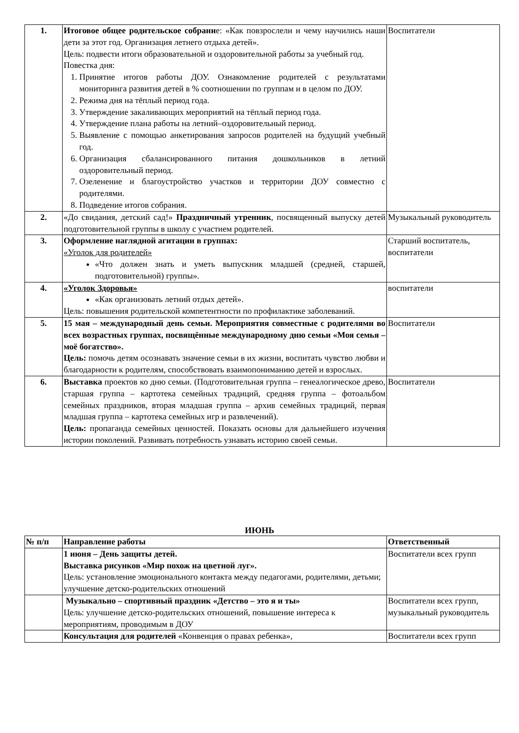| 1. | Итоговое общее родительское собрани е: «Как повзрослели и чему научились наши дети за этот год. Организация летнего отдыха детей». Цель: подвести итоги образовательной и оздоровительной работы за учебный год. Повестка дня: 1. Принятие итогов работы ДОУ. Ознакомление родителей с результатами мониторинга развития детей в % соотношении по группам и в целом по ДОУ. 2. Режима дня на тёплый период года. 3. Утверждение закаливающих мероприятий на тёплый период года. 4. Утверждение плана работы на летний–оздоровительный период. 5. Выявление с помощью анкетирования запросов родителей на будущий учебный год. 6. Организация сбалансированного питания дошкольников в летний оздоровительный период. 7. Озеленение и благоустройство участков и территории ДОУ совместно с родителями. 8. Подведение итогов собрания. | Воспитатели |
| 2. | «До свидания, детский сад!» Праздничный утренник , посвященный выпуску детей подготовительной группы в школу с участием родителей. | Музыкальный руководитель |
| 3. | Оформление наглядной агитации в группах: «Уголок для родителей» «Что должен знать и уметь выпускник младшей (средней, старшей, подготовительной) группы». | Старший воспитатель, воспитатели |
| 4. | «Уголок Здоровья» «Как организовать летний отдых детей». Цель: повышения родительской компетентности по профилактике заболеваний. | воспитатели |
| 5. | 15 мая – международный день семьи. Мероприятия совместные с родителями во всех возрастных группах, посвящённые международному дню семьи «Моя семья – моё богатство». Цель: помочь детям осознавать значение семьи в их жизни, воспитать чувство любви и благодарности к родителям, способствовать взаимопониманию детей и взрослых. | Воспитатели |
| 6. | Выставка проектов ко дню семьи. (Подготовительная группа – генеалогическое древо, старшая группа – картотека семейных традиций, средняя группа – фотоальбом семейных праздников, вторая младшая группа – архив семейных традиций, первая младшая группа – картотека семейных игр и развлечений). Цель: пропаганда семейных ценностей. Показать основы для дальнейшего изучения истории поколений. Развивать потребность узнавать историю своей семьи. | Воспитатели |
ИЮНЬ
| № п/п | Направление работы | Ответственный |
| --- | --- | --- |
| | 1 июня – День защиты детей. Выставка рисунков «Мир похож на цветной луг». Цель: установление эмоционального контакта между педагогами, родителями, детьми; улучшение детско-родительских отношений | Воспитатели всех групп |
| | Музыкально – спортивный праздник «Детство – это я и ты» Цель: улучшение детско-родительских отношений, повышение интереса к мероприятиям, проводимым в ДОУ | Воспитатели всех групп, музыкальный руководитель |
| | Консультация для родителей «Конвенция о правах ребенка», | Воспитатели всех групп |